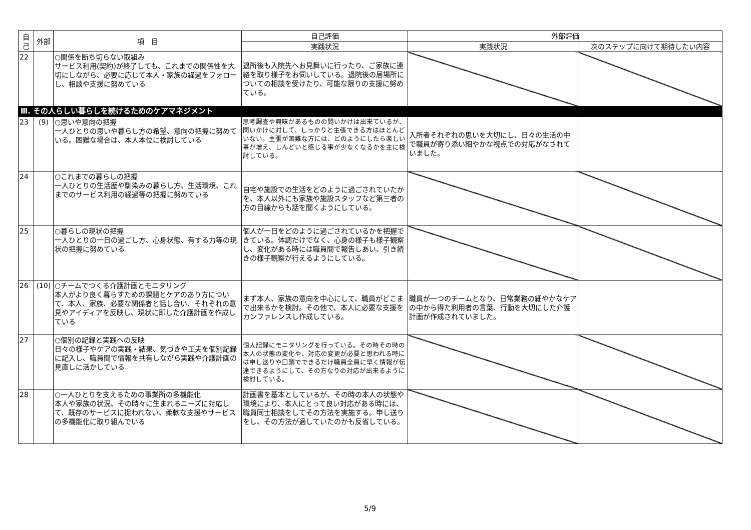| 自己 | 外部 | 項 目 | 自己評価 | 外部評価 | |
| --- | --- | --- | --- | --- | --- |
| | | | 実践状況 | 実践状況 | 次のステップに向けて期待したい内容 |
| 22 | | ○関係を断ち切らない取組み サービス利用(契約)が終了しても、これまでの関係性を大切にしながら、必要に応じて本人・家族の経過をフォローし、相談や支援に努めている | 退所後も入院先へお見舞いに行ったり、ご家族に連絡を取り様子をお伺いしている。退院後の居場所についての相談を受けたり、可能な限りの支援に努めている。 | | |
| Ⅲ. その人らしい暮らしを続けるためのケアマネジメント | | | | | |
| 23 | (9) | ○思いや意向の把握 一人ひとりの思いや暮らし方の希望、意向の把握に努めている。困難な場合は、本人本位に検討している | 思考調査や興味があるものの問いかけは出来ているが、問いかけに対して、しっかりと主張できる方はほとんどいない。主張が困難な方には、どのようにしたら楽しい事が増え、しんどいと感じる事が少なくなるかを主に検討している。 | 入所者それぞれの思いを大切にし、日々の生活の中で職員が寄り添い細やかな視点での対応がなされていました。 | |
| 24 | | ○これまでの暮らしの把握 一人ひとりの生活歴や馴染みの暮らし方、生活環境、これまでのサービス利用の経過等の把握に努めている | 自宅や施設での生活をどのように過ごされていたかを、本人以外にも家族や施設スタッフなど第三者の方の目線からも話を聞くようにしている。 | | |
| 25 | | ○暮らしの現状の把握 一人ひとりの一日の過ごし方、心身状態、有する力等の現状の把握に努めている | 個人が一日をどのように過ごされているかを把握できている。体調だけでなく、心身の様子も様子観察し、変化がある時には職員間で報告しあい、引き続きの様子観察が行えるようにしている。 | | |
| 26 | (10) | ○チームでつくる介護計画とモニタリング 本人がより良く暮らすための課題とケアのあり方について、本人、家族、必要な関係者と話し合い、それぞれの意見やアイディアを反映し、現状に即した介護計画を作成している | まず本人、家族の意向を中心にして、職員がどこまで出来るかを検討。その他で、本人に必要な支援をカンファレンスし作成している。 | 職員が一つのチームとなり、日常業務の細やかなケアの中から得た利用者の言葉、行動を大切にした介護計画が作成されていました。 | |
| 27 | | ○個別の記録と実践への反映 日々の様子やケアの実践・結果、気づきや工夫を個別記録に記入し、職員間で情報を共有しながら実践や介護計画の見直しに活かしている | 個人記録にモニタリングを行っている。その時その時の本人の状態の変化や、対応の変更が必要と思われる時には申し送りや口頭でできるだけ職員全員に早く情報が伝達できるようにして、その方なりの対応が出来るように検討している。 | | |
| 28 | | ○一人ひとりを支えるための事業所の多機能化 本人や家族の状況、その時々に生まれるニーズに対応して、既存のサービスに捉われない、柔軟な支援やサービスの多機能化に取り組んでいる | 計画書を基本としているが、その時の本人の状態や環境により、本人にとって良い対応がある時には、職員同士相談をしてその方法を実施する。申し送りをし、その方法が適していたのかも反省している。 | | |
5/9